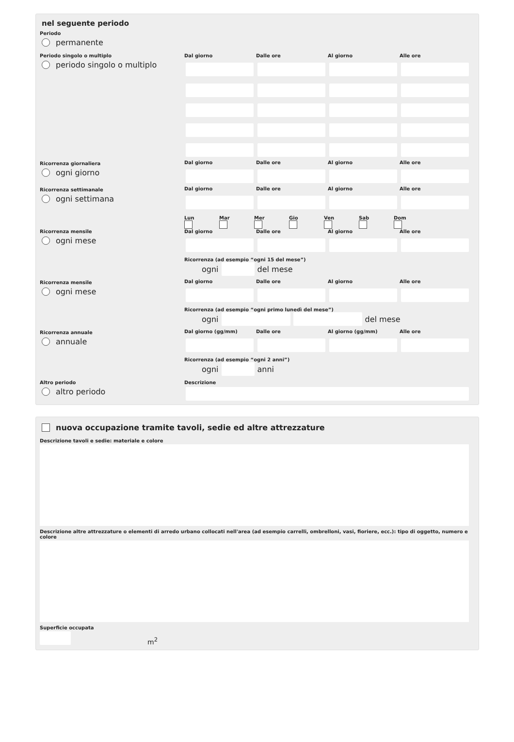nel seguente periodo
Periodo
permanente
Periodo singolo o multiplo
periodo singolo o multiplo
Dal giorno
Dalle ore
Al giorno
Alle ore
Ricorrenza giornaliera
ogni giorno
Dal giorno
Dalle ore
Al giorno
Alle ore
Ricorrenza settimanale
ogni settimana
Dal giorno
Dalle ore
Al giorno
Alle ore
Lun
Mar
Mer
Gio
Ven
Sab
Dom
Ricorrenza mensile
ogni mese
Dal giorno
Dalle ore
Al giorno
Alle ore
Ricorrenza (ad esempio “ogni 15 del mese”)
ogni del mese
Ricorrenza mensile
ogni mese
Dal giorno
Dalle ore
Al giorno
Alle ore
Ricorrenza (ad esempio “ogni primo lunedì del mese”)
ogni del mese
Ricorrenza annuale
annuale
Dal giorno (gg/mm)
Dalle ore
Al giorno (gg/mm)
Alle ore
Ricorrenza (ad esempio “ogni 2 anni”)
ogni anni
Altro periodo
altro periodo
Descrizione
nuova occupazione tramite tavoli, sedie ed altre attrezzature
Descrizione tavoli e sedie: materiale e colore
Descrizione altre attrezzature o elementi di arredo urbano collocati nell'area (ad esempio carrelli, ombrelloni, vasi, fioriere, ecc.): tipo di oggetto, numero e colore
Superficie occupata
m<sup>2</sup>